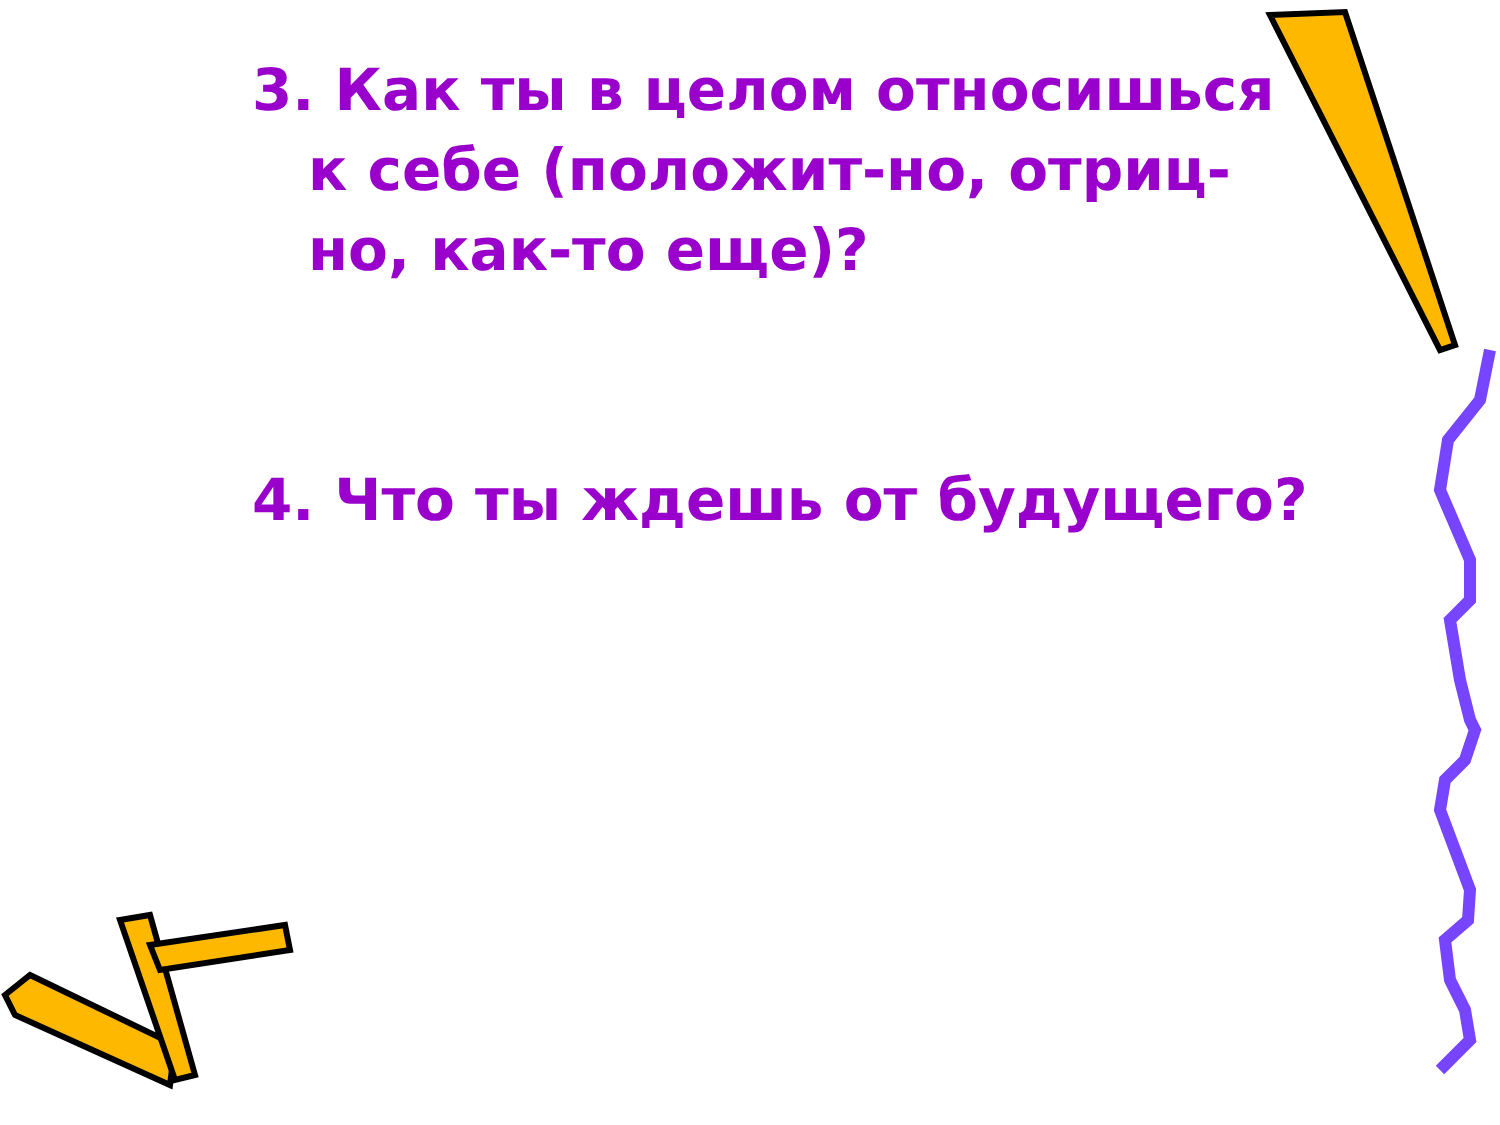3. Как ты в целом относишься к себе (положит-но, отриц-но, как-то еще)?
4. Что ты ждешь от будущего?